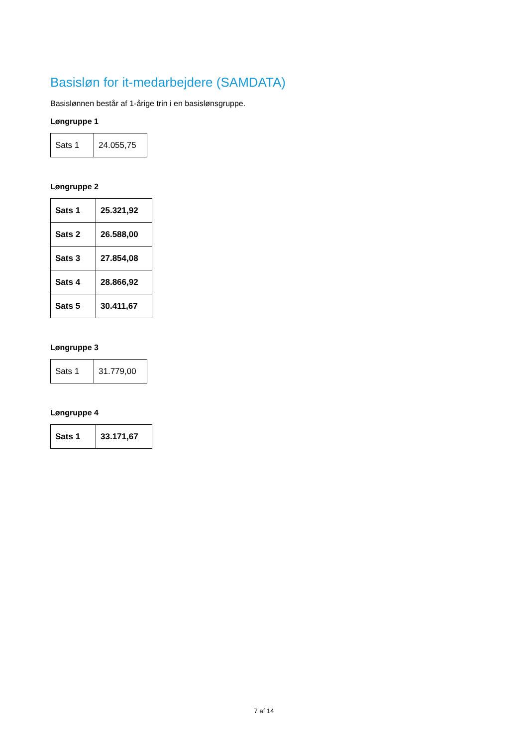Basisløn for it-medarbejdere (SAMDATA)
Basislønnen består af 1-årige trin i en basislønsgruppe.
Løngruppe 1
| Sats 1 | 24.055,75 |
Løngruppe 2
| Sats 1 | 25.321,92 |
| Sats 2 | 26.588,00 |
| Sats 3 | 27.854,08 |
| Sats 4 | 28.866,92 |
| Sats 5 | 30.411,67 |
Løngruppe 3
| Sats 1 | 31.779,00 |
Løngruppe 4
| Sats 1 | 33.171,67 |
7 af 14